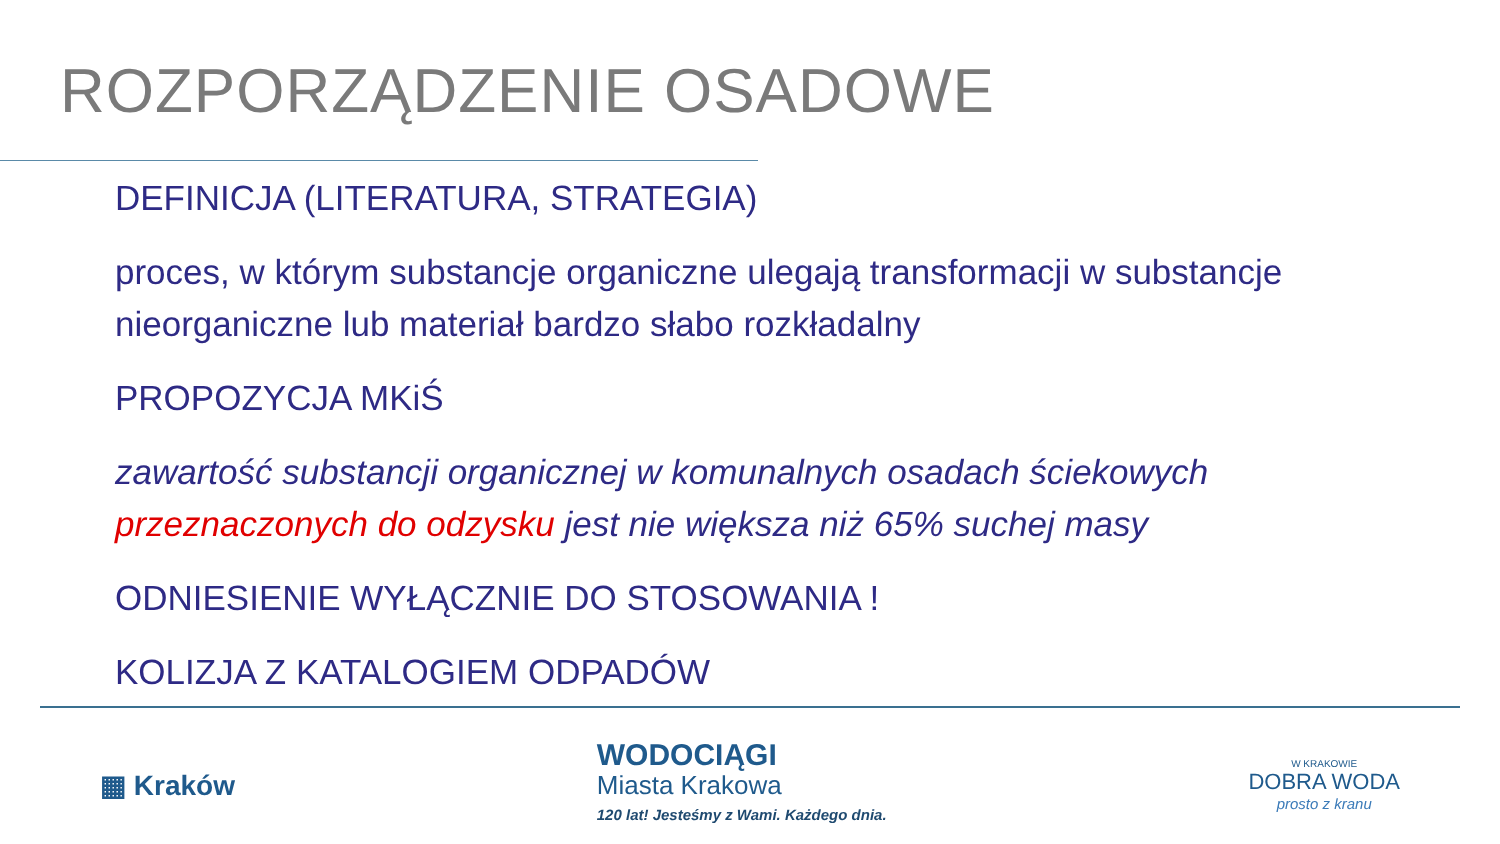ROZPORZĄDZENIE OSADOWE
DEFINICJA (LITERATURA, STRATEGIA)
proces, w którym substancje organiczne ulegają transformacji w substancje nieorganiczne lub materiał bardzo słabo rozkładalny
PROPOZYCJA MKiŚ
zawartość substancji organicznej w komunalnych osadach ściekowych przeznaczonych do odzysku jest nie większa niż 65% suchej masy
ODNIESIENIE WYŁĄCZNIE DO STOSOWANIA !
KOLIZJA Z KATALOGIEM ODPADÓW
▦ Kraków
WODOCIĄGI
Miasta Krakowa
120 lat! Jesteśmy z Wami. Każdego dnia.
W KRAKOWIE
DOBRA WODA
prosto z kranu